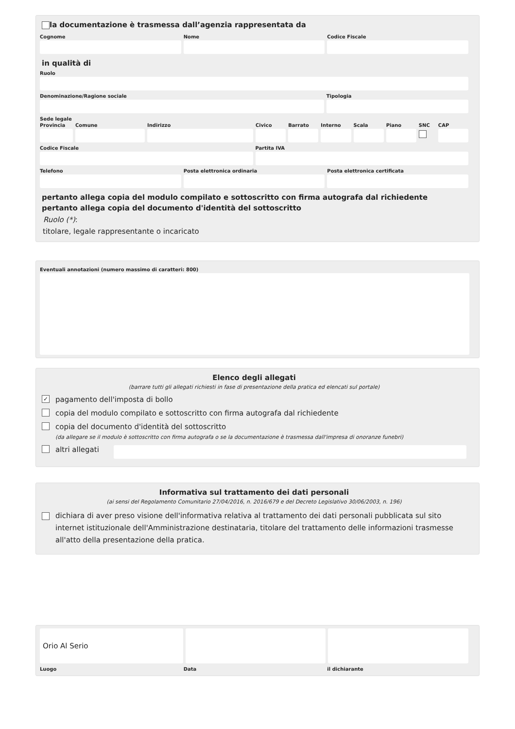la documentazione è trasmessa dall’agenzia rappresentata da
Cognome Nome Codice Fiscale
in qualità di
Ruolo
Denominazione/Ragione sociale Tipologia
Sede legale
Provincia Comune Indirizzo Civico Barrato Interno Scala Piano SNC CAP
Codice Fiscale Partita IVA
Telefono Posta elettronica ordinaria Posta elettronica certificata
pertanto allega copia del modulo compilato e sottoscritto con firma autografa dal richiedente
pertanto allega copia del documento d'identità del sottoscritto
Ruolo (*):
titolare, legale rappresentante o incaricato
Eventuali annotazioni (numero massimo di caratteri: 800)
Elenco degli allegati
(barrare tutti gli allegati richiesti in fase di presentazione della pratica ed elencati sul portale)
✓ pagamento dell'imposta di bollo
copia del modulo compilato e sottoscritto con firma autografa dal richiedente
copia del documento d'identità del sottoscritto
(da allegare se il modulo è sottoscritto con firma autografa o se la documentazione è trasmessa dall'impresa di onoranze funebri)
altri allegati
Informativa sul trattamento dei dati personali
(ai sensi del Regolamento Comunitario 27/04/2016, n. 2016/679 e del Decreto Legislativo 30/06/2003, n. 196)
dichiara di aver preso visione dell'informativa relativa al trattamento dei dati personali pubblicata sul sito internet istituzionale dell'Amministrazione destinataria, titolare del trattamento delle informazioni trasmesse all'atto della presentazione della pratica.
Orio Al Serio
Luogo Data il dichiarante